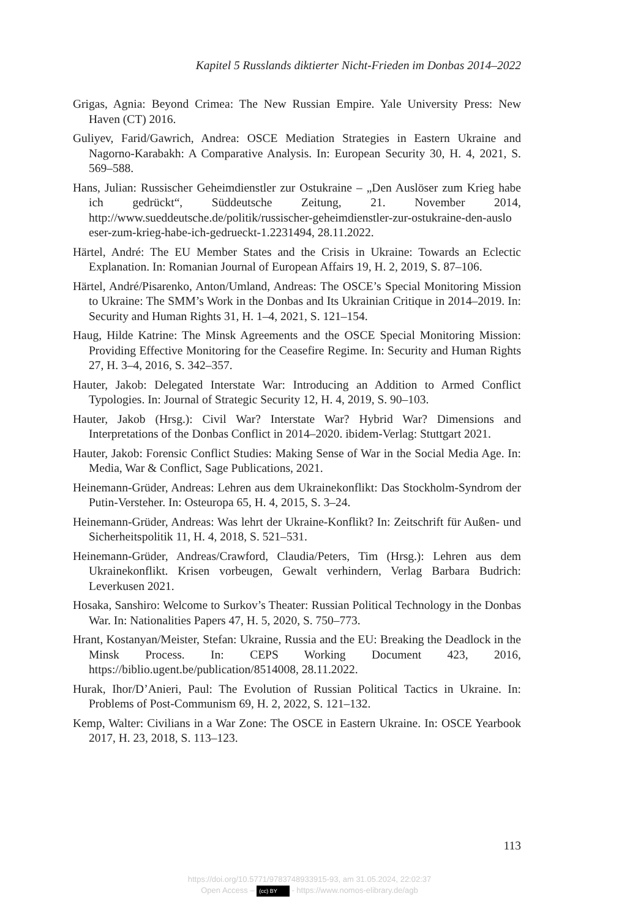Kapitel 5 Russlands diktierter Nicht-Frieden im Donbas 2014–2022
Grigas, Agnia: Beyond Crimea: The New Russian Empire. Yale University Press: New Haven (CT) 2016.
Guliyev, Farid/Gawrich, Andrea: OSCE Mediation Strategies in Eastern Ukraine and Nagorno-Karabakh: A Comparative Analysis. In: European Security 30, H. 4, 2021, S. 569–588.
Hans, Julian: Russischer Geheimdienstler zur Ostukraine – „Den Auslöser zum Krieg habe ich gedrückt“, Süddeutsche Zeitung, 21. November 2014, http://www.sueddeutsche.de/politik/russischer-geheimdienstler-zur-ostukraine-den-auslo eser-zum-krieg-habe-ich-gedrueckt-1.2231494, 28.11.2022.
Härtel, André: The EU Member States and the Crisis in Ukraine: Towards an Eclectic Explanation. In: Romanian Journal of European Affairs 19, H. 2, 2019, S. 87–106.
Härtel, André/Pisarenko, Anton/Umland, Andreas: The OSCE’s Special Monitoring Mission to Ukraine: The SMM’s Work in the Donbas and Its Ukrainian Critique in 2014–2019. In: Security and Human Rights 31, H. 1–4, 2021, S. 121–154.
Haug, Hilde Katrine: The Minsk Agreements and the OSCE Special Monitoring Mission: Providing Effective Monitoring for the Ceasefire Regime. In: Security and Human Rights 27, H. 3–4, 2016, S. 342–357.
Hauter, Jakob: Delegated Interstate War: Introducing an Addition to Armed Conflict Typologies. In: Journal of Strategic Security 12, H. 4, 2019, S. 90–103.
Hauter, Jakob (Hrsg.): Civil War? Interstate War? Hybrid War? Dimensions and Interpretations of the Donbas Conflict in 2014–2020. ibidem-Verlag: Stuttgart 2021.
Hauter, Jakob: Forensic Conflict Studies: Making Sense of War in the Social Media Age. In: Media, War & Conflict, Sage Publications, 2021.
Heinemann-Grüder, Andreas: Lehren aus dem Ukrainekonflikt: Das Stockholm-Syndrom der Putin-Versteher. In: Osteuropa 65, H. 4, 2015, S. 3–24.
Heinemann-Grüder, Andreas: Was lehrt der Ukraine-Konflikt? In: Zeitschrift für Außen- und Sicherheitspolitik 11, H. 4, 2018, S. 521–531.
Heinemann-Grüder, Andreas/Crawford, Claudia/Peters, Tim (Hrsg.): Lehren aus dem Ukrainekonflikt. Krisen vorbeugen, Gewalt verhindern, Verlag Barbara Budrich: Leverkusen 2021.
Hosaka, Sanshiro: Welcome to Surkov’s Theater: Russian Political Technology in the Donbas War. In: Nationalities Papers 47, H. 5, 2020, S. 750–773.
Hrant, Kostanyan/Meister, Stefan: Ukraine, Russia and the EU: Breaking the Deadlock in the Minsk Process. In: CEPS Working Document 423, 2016, https://biblio.ugent.be/publication/8514008, 28.11.2022.
Hurak, Ihor/D’Anieri, Paul: The Evolution of Russian Political Tactics in Ukraine. In: Problems of Post-Communism 69, H. 2, 2022, S. 121–132.
Kemp, Walter: Civilians in a War Zone: The OSCE in Eastern Ukraine. In: OSCE Yearbook 2017, H. 23, 2018, S. 113–123.
113
https://doi.org/10.5771/9783748933915-93, am 31.05.2024, 22:02:37
Open Access – (cc) BY - https://www.nomos-elibrary.de/agb